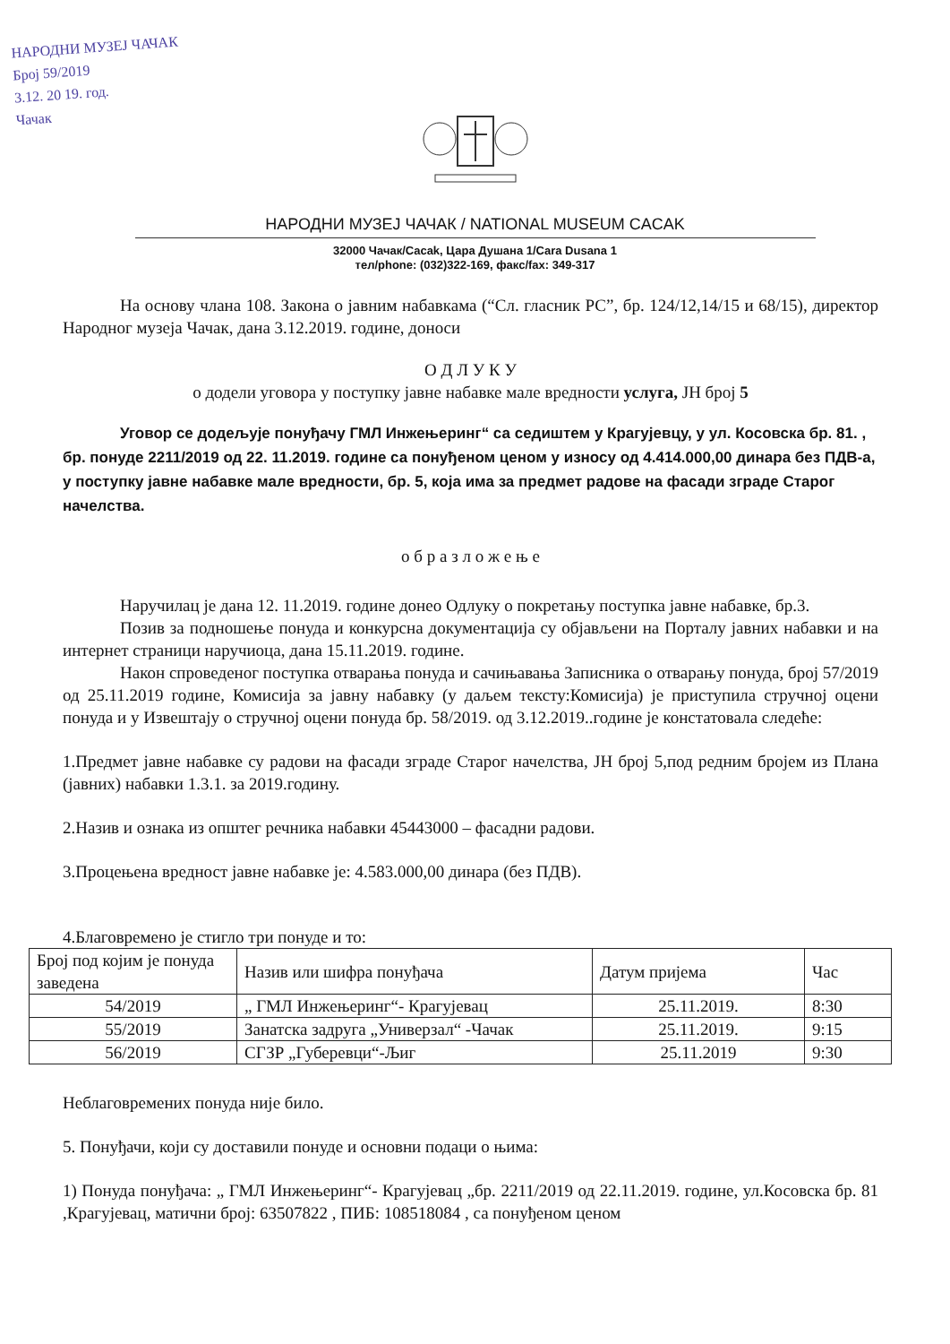НАРОДНИ МУЗЕЈ ЧАЧАК
Број 59/2019
3.12. 20 19. год.
Чачак
НАРОДНИ МУЗЕЈ ЧАЧАК / NATIONAL MUSEUM CACAK
32000 Чачак/Cacak, Цара Душана 1/Cara Dusana 1
тел/phone: (032)322-169, факс/fax: 349-317
На основу члана 108. Закона о јавним набавкама (“Сл. гласник РС”, бр. 124/12,14/15 и 68/15), директор Народног музеја Чачак, дана 3.12.2019. године, доноси
О Д Л У К У
о додели уговора у поступку јавне набавке мале вредности услуга, ЈН број 5
Уговор се додељује понуђачу ГМЛ Инжењеринг“ са седиштем у Крагујевцу, у ул. Косовска бр. 81. , бр. понуде 2211/2019 од 22. 11.2019. године са понуђеном ценом у износу од 4.414.000,00 динара без ПДВ-а, у поступку јавне набавке мале вредности, бр. 5, која има за предмет радове на фасади зграде Старог начелства.
о б р а з л о ж е њ е
Наручилац је дана 12. 11.2019. године донео Одлуку о покретању поступка јавне набавке, бр.3.
Позив за подношење понуда и конкурсна документација су објављени на Порталу јавних набавки и на интернет страници наручиоца, дана 15.11.2019. године.
Након спроведеног поступка отварања понуда и сачињавања Записника о отварању понуда, број 57/2019 од 25.11.2019 године, Комисија за јавну набавку (у даљем тексту:Комисија) је приступила стручној оцени понуда и у Извештају о стручној оцени понуда бр. 58/2019. од 3.12.2019..године је констатовала следеће:
1.Предмет јавне набавке су радови на фасади зграде Старог начелства, ЈН број 5,под редним бројем из Плана (јавних) набавки 1.3.1. за 2019.годину.
2.Назив и ознака из општег речника набавки 45443000 – фасадни радови.
3.Процењена вредност јавне набавке је: 4.583.000,00 динара (без ПДВ).
4.Благовремено је стигло три понуде и то:
| Број под којим је понуда заведена | Назив или шифра понуђача | Датум пријема | Час |
| --- | --- | --- | --- |
| 54/2019 | „ ГМЛ Инжењеринг“- Крагујевац | 25.11.2019. | 8:30 |
| 55/2019 | Занатска задруга „Универзал“ -Чачак | 25.11.2019. | 9:15 |
| 56/2019 | СГЗР „Губеревци“-Љиг | 25.11.2019 | 9:30 |
Неблаговремених понуда није било.
5. Понуђачи, који су доставили понуде и основни подаци о њима:
1) Понуда понуђача: „ ГМЛ Инжењеринг“- Крагујевац „бр. 2211/2019 од 22.11.2019. године, ул.Косовска бр. 81 ,Крагујевац, матични број: 63507822 , ПИБ: 108518084 , са понуђеном ценом